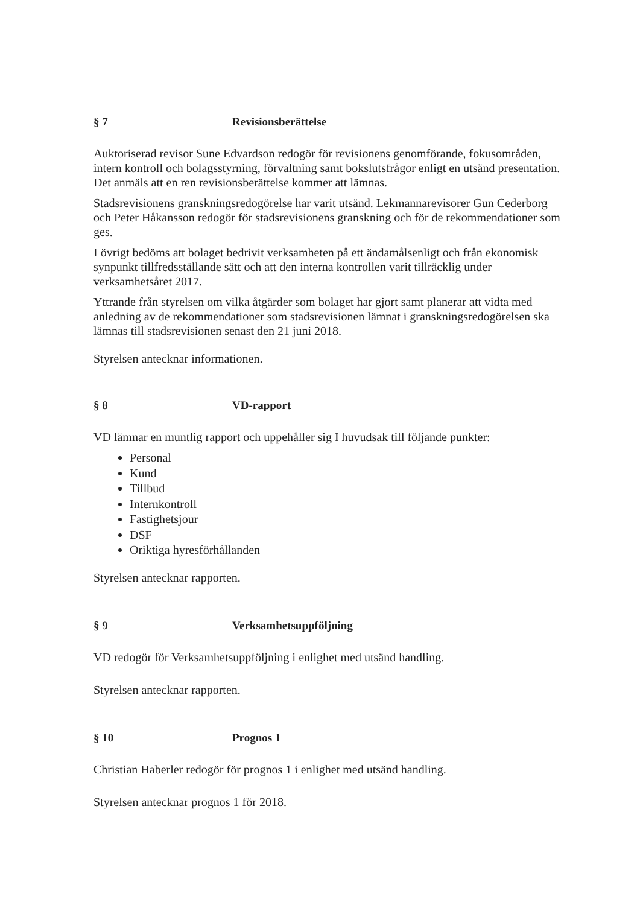§ 7 Revisionsberättelse
Auktoriserad revisor Sune Edvardson redogör för revisionens genomförande, fokusområden, intern kontroll och bolagsstyrning, förvaltning samt bokslutsfrågor enligt en utsänd presentation. Det anmäls att en ren revisionsberättelse kommer att lämnas.
Stadsrevisionens granskningsredogörelse har varit utsänd. Lekmannarevisorer Gun Cederborg och Peter Håkansson redogör för stadsrevisionens granskning och för de rekommendationer som ges.
I övrigt bedöms att bolaget bedrivit verksamheten på ett ändamålsenligt och från ekonomisk synpunkt tillfredsställande sätt och att den interna kontrollen varit tillräcklig under verksamhetsåret 2017.
Yttrande från styrelsen om vilka åtgärder som bolaget har gjort samt planerar att vidta med anledning av de rekommendationer som stadsrevisionen lämnat i granskningsredogörelsen ska lämnas till stadsrevisionen senast den 21 juni 2018.
Styrelsen antecknar informationen.
§ 8 VD-rapport
VD lämnar en muntlig rapport och uppehåller sig I huvudsak till följande punkter:
Personal
Kund
Tillbud
Internkontroll
Fastighetsjour
DSF
Oriktiga hyresförhållanden
Styrelsen antecknar rapporten.
§ 9 Verksamhetsuppföljning
VD redogör för Verksamhetsuppföljning i enlighet med utsänd handling.
Styrelsen antecknar rapporten.
§ 10 Prognos 1
Christian Haberler redogör för prognos 1 i enlighet med utsänd handling.
Styrelsen antecknar prognos 1 för 2018.